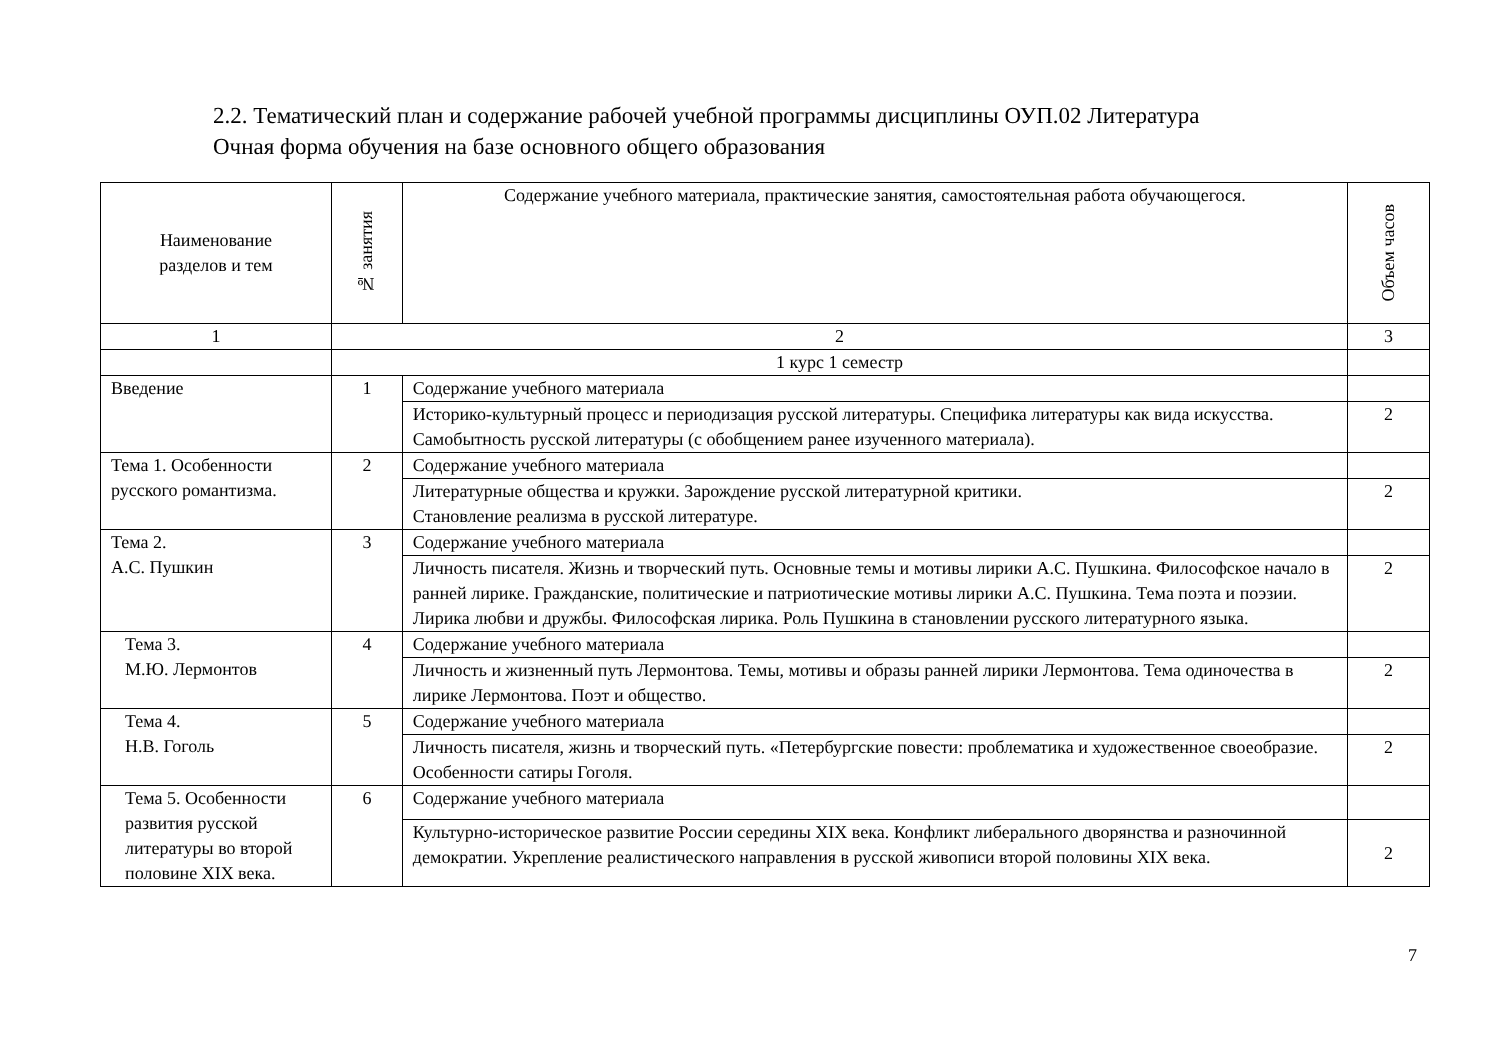2.2. Тематический план и содержание рабочей учебной программы дисциплины ОУП.02 Литература
Очная форма обучения на базе основного общего образования
| Наименование разделов и тем | № занятия | Содержание учебного материала, практические занятия, самостоятельная работа обучающегося. | Объем часов |
| --- | --- | --- | --- |
| 1 | 2 | | 3 |
| | 1 курс 1 семестр | | |
| Введение | 1 | Содержание учебного материала | |
| | | Историко-культурный процесс и периодизация русской литературы. Специфика литературы как вида искусства. Самобытность русской литературы (с обобщением ранее изученного материала). | 2 |
| Тема 1. Особенности русского романтизма. | 2 | Содержание учебного материала | |
| | | Литературные общества и кружки. Зарождение русской литературной критики. Становление реализма в русской литературе. | 2 |
| Тема 2. А.С. Пушкин | 3 | Содержание учебного материала | |
| | | Личность писателя. Жизнь и творческий путь. Основные темы и мотивы лирики А.С. Пушкина. Философское начало в ранней лирике. Гражданские, политические и патриотические мотивы лирики А.С. Пушкина. Тема поэта и поэзии. Лирика любви и дружбы. Философская лирика. Роль Пушкина в становлении русского литературного языка. | 2 |
| Тема 3. М.Ю. Лермонтов | 4 | Содержание учебного материала | |
| | | Личность и жизненный путь Лермонтова. Темы, мотивы и образы ранней лирики Лермонтова. Тема одиночества в лирике Лермонтова. Поэт и общество. | 2 |
| Тема 4. Н.В. Гоголь | 5 | Содержание учебного материала | |
| | | Личность писателя, жизнь и творческий путь. «Петербургские повести: проблематика и художественное своеобразие. Особенности сатиры Гоголя. | 2 |
| Тема 5. Особенности развития русской литературы во второй половине XIX века. | 6 | Содержание учебного материала | |
| | | Культурно-историческое развитие России середины XIX века. Конфликт либерального дворянства и разночинной демократии. Укрепление реалистического направления в русской живописи второй половины XIX века. | 2 |
7